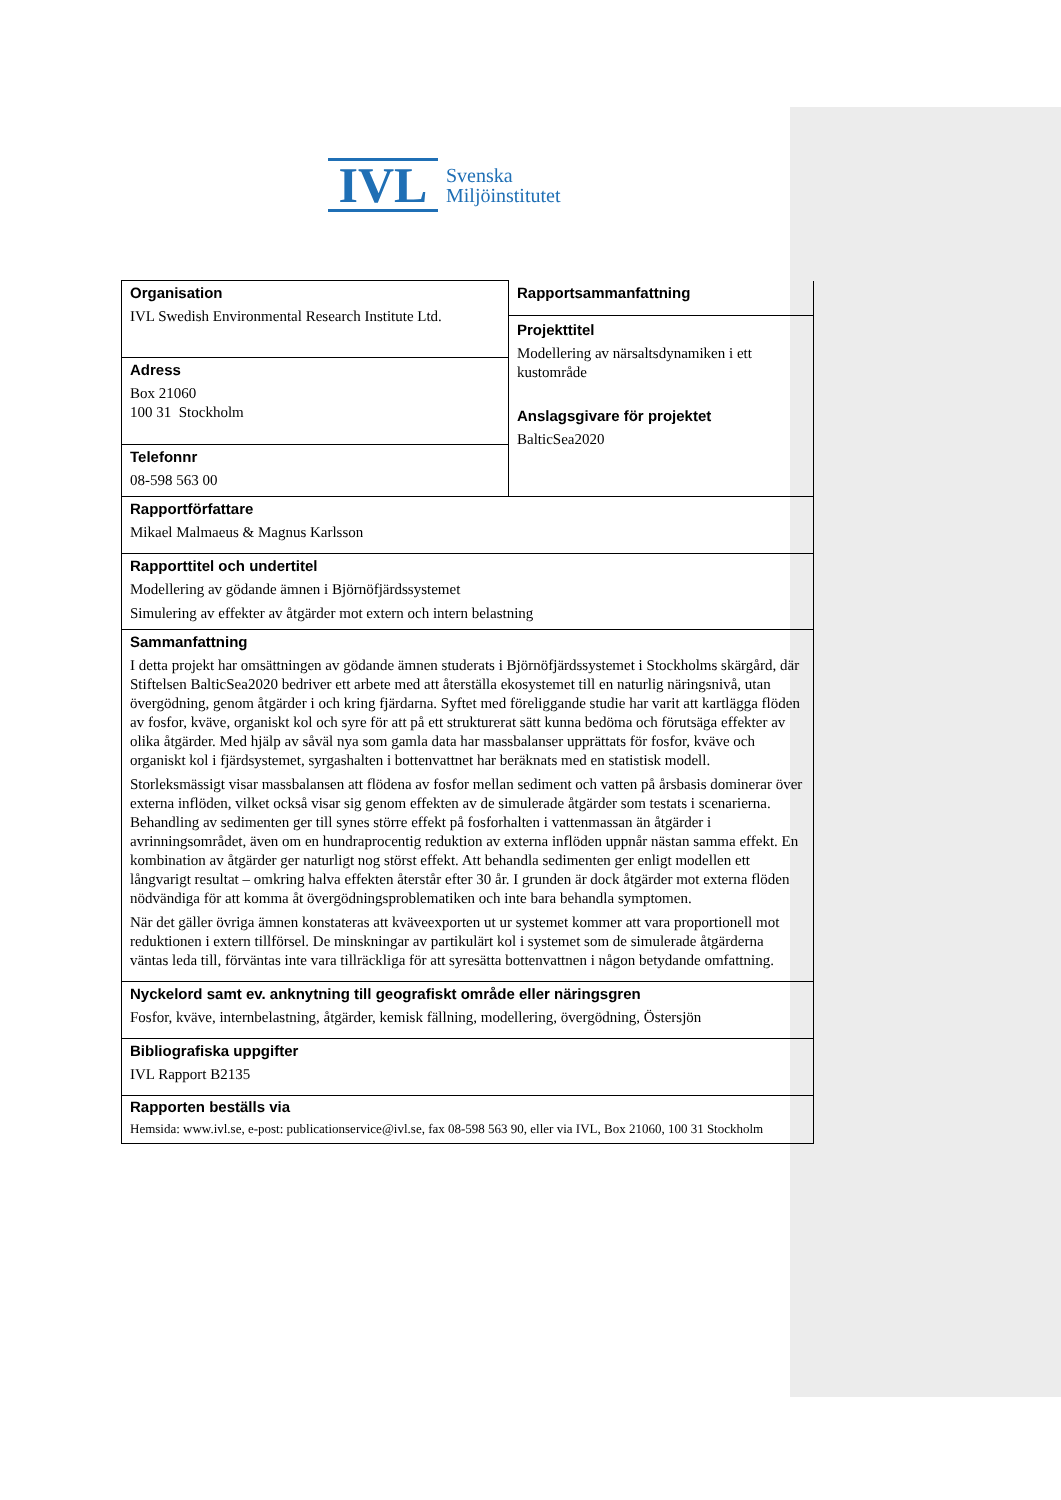IVL
Svenska
Miljöinstitutet
| Organisation IVL Swedish Environmental Research Institute Ltd. | Rapportsammanfattning Projekttitel Modellering av närsaltsdynamiken i ett kustområde Anslagsgivare för projektet BalticSea2020 |
| Adress Box 21060 100 31 Stockholm | |
| Telefonnr 08-598 563 00 | |
| Rapportförfattare Mikael Malmaeus & Magnus Karlsson | |
| Rapporttitel och undertitel Modellering av gödande ämnen i Björnöfjärdssystemet Simulering av effekter av åtgärder mot extern och intern belastning | |
| Sammanfattning I detta projekt har omsättningen av gödande ämnen studerats i Björnöfjärdssystemet i Stockholms skärgård, där Stiftelsen BalticSea2020 bedriver ett arbete med att återställa ekosystemet till en naturlig näringsnivå, utan övergödning, genom åtgärder i och kring fjärdarna. Syftet med föreliggande studie har varit att kartlägga flöden av fosfor, kväve, organiskt kol och syre för att på ett strukturerat sätt kunna bedöma och förutsäga effekter av olika åtgärder. Med hjälp av såväl nya som gamla data har massbalanser upprättats för fosfor, kväve och organiskt kol i fjärdsystemet, syrgashalten i bottenvattnet har beräknats med en statistisk modell. Storleksmässigt visar massbalansen att flödena av fosfor mellan sediment och vatten på årsbasis dominerar över externa inflöden, vilket också visar sig genom effekten av de simulerade åtgärder som testats i scenarierna. Behandling av sedimenten ger till synes större effekt på fosforhalten i vattenmassan än åtgärder i avrinningsområdet, även om en hundraprocentig reduktion av externa inflöden uppnår nästan samma effekt. En kombination av åtgärder ger naturligt nog störst effekt. Att behandla sedimenten ger enligt modellen ett långvarigt resultat – omkring halva effekten återstår efter 30 år. I grunden är dock åtgärder mot externa flöden nödvändiga för att komma åt övergödningsproblematiken och inte bara behandla symptomen. När det gäller övriga ämnen konstateras att kväveexporten ut ur systemet kommer att vara proportionell mot reduktionen i extern tillförsel. De minskningar av partikulärt kol i systemet som de simulerade åtgärderna väntas leda till, förväntas inte vara tillräckliga för att syresätta bottenvattnen i någon betydande omfattning. | |
| Nyckelord samt ev. anknytning till geografiskt område eller näringsgren Fosfor, kväve, internbelastning, åtgärder, kemisk fällning, modellering, övergödning, Östersjön | |
| Bibliografiska uppgifter IVL Rapport B2135 | |
| Rapporten beställs via Hemsida: www.ivl.se, e-post: publicationservice@ivl.se, fax 08-598 563 90, eller via IVL, Box 21060, 100 31 Stockholm | |